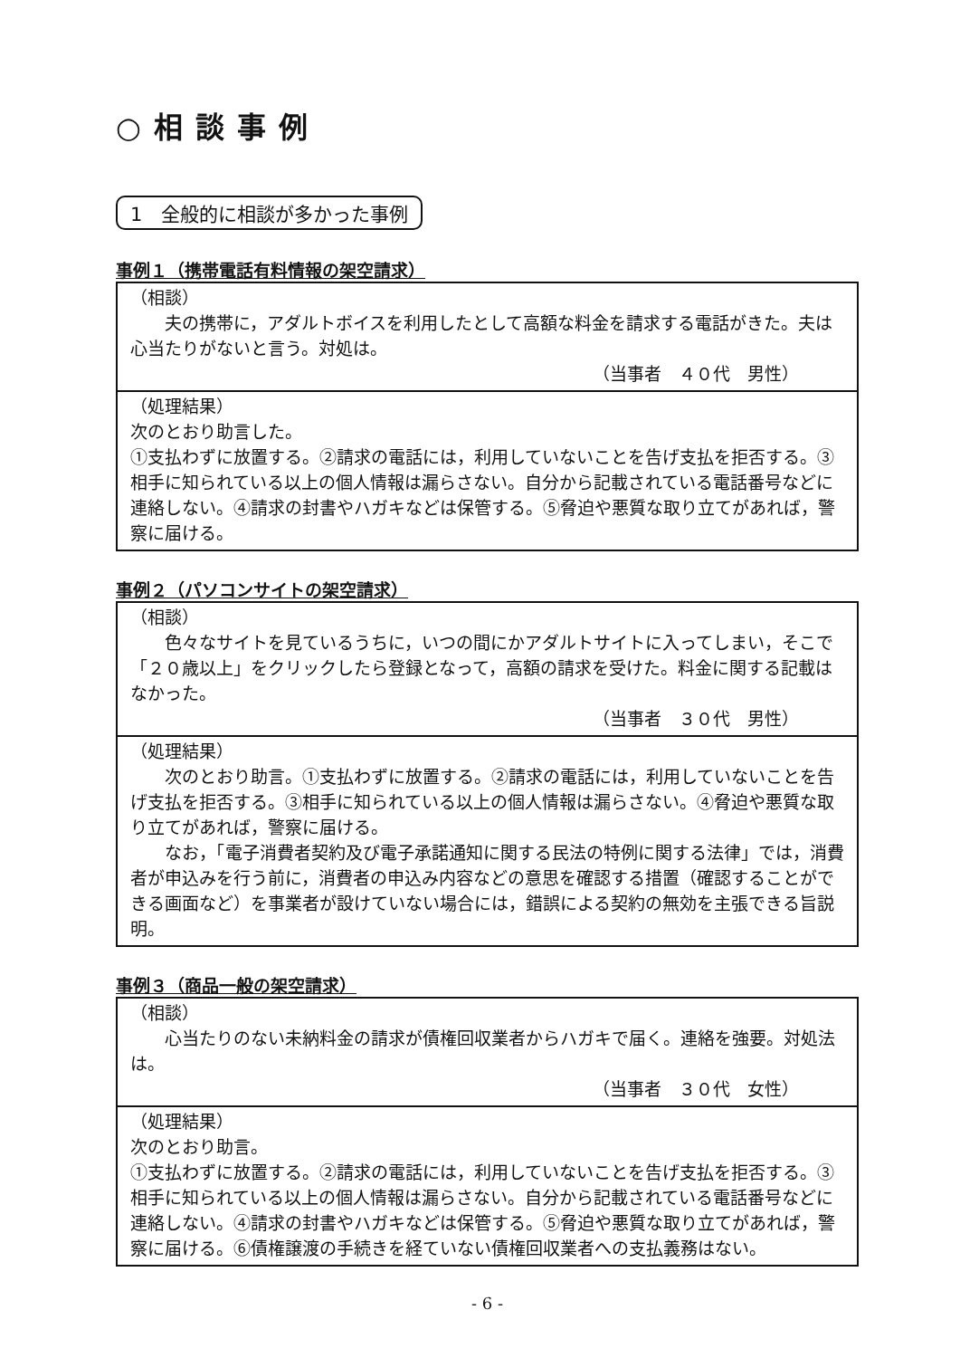○相談事例
1　全般的に相談が多かった事例
事例１（携帯電話有料情報の架空請求）
| （相談） 夫の携帯に，アダルトボイスを利用したとして高額な料金を請求する電話がきた。夫は心当たりがないと言う。対処は。 （当事者 ４０代 男性） |
| （処理結果） 次のとおり助言した。 ①支払わずに放置する。②請求の電話には，利用していないことを告げ支払を拒否する。③相手に知られている以上の個人情報は漏らさない。自分から記載されている電話番号などに連絡しない。④請求の封書やハガキなどは保管する。⑤脅迫や悪質な取り立てがあれば，警察に届ける。 |
事例２（パソコンサイトの架空請求）
| （相談） 色々なサイトを見ているうちに，いつの間にかアダルトサイトに入ってしまい，そこで「２０歳以上」をクリックしたら登録となって，高額の請求を受けた。料金に関する記載はなかった。 （当事者 ３０代 男性） |
| （処理結果） 次のとおり助言。①支払わずに放置する。②請求の電話には，利用していないことを告げ支払を拒否する。③相手に知られている以上の個人情報は漏らさない。④脅迫や悪質な取り立てがあれば，警察に届ける。 なお，「電子消費者契約及び電子承諾通知に関する民法の特例に関する法律」では，消費者が申込みを行う前に，消費者の申込み内容などの意思を確認する措置（確認することができる画面など）を事業者が設けていない場合には，錯誤による契約の無効を主張できる旨説明。 |
事例３（商品一般の架空請求）
| （相談） 心当たりのない未納料金の請求が債権回収業者からハガキで届く。連絡を強要。対処法は。 （当事者 ３０代 女性） |
| （処理結果） 次のとおり助言。 ①支払わずに放置する。②請求の電話には，利用していないことを告げ支払を拒否する。③相手に知られている以上の個人情報は漏らさない。自分から記載されている電話番号などに連絡しない。④請求の封書やハガキなどは保管する。⑤脅迫や悪質な取り立てがあれば，警察に届ける。⑥債権譲渡の手続きを経ていない債権回収業者への支払義務はない。 |
- 6 -